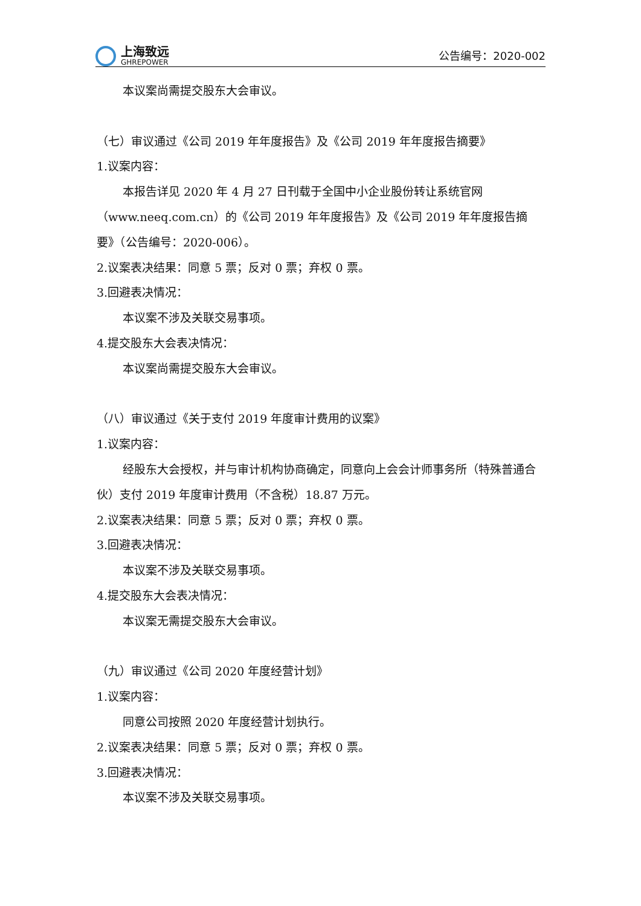上海致远
GHREPOWER
公告编号：2020-002
本议案尚需提交股东大会审议。
（七）审议通过《公司 2019 年年度报告》及《公司 2019 年年度报告摘要》
1.议案内容：
本报告详见 2020 年 4 月 27 日刊载于全国中小企业股份转让系统官网（www.neeq.com.cn）的《公司 2019 年年度报告》及《公司 2019 年年度报告摘要》（公告编号：2020-006）。
2.议案表决结果：同意 5 票；反对 0 票；弃权 0 票。
3.回避表决情况：
本议案不涉及关联交易事项。
4.提交股东大会表决情况：
本议案尚需提交股东大会审议。
（八）审议通过《关于支付 2019 年度审计费用的议案》
1.议案内容：
经股东大会授权，并与审计机构协商确定，同意向上会会计师事务所（特殊普通合伙）支付 2019 年度审计费用（不含税）18.87 万元。
2.议案表决结果：同意 5 票；反对 0 票；弃权 0 票。
3.回避表决情况：
本议案不涉及关联交易事项。
4.提交股东大会表决情况：
本议案无需提交股东大会审议。
（九）审议通过《公司 2020 年度经营计划》
1.议案内容：
同意公司按照 2020 年度经营计划执行。
2.议案表决结果：同意 5 票；反对 0 票；弃权 0 票。
3.回避表决情况：
本议案不涉及关联交易事项。